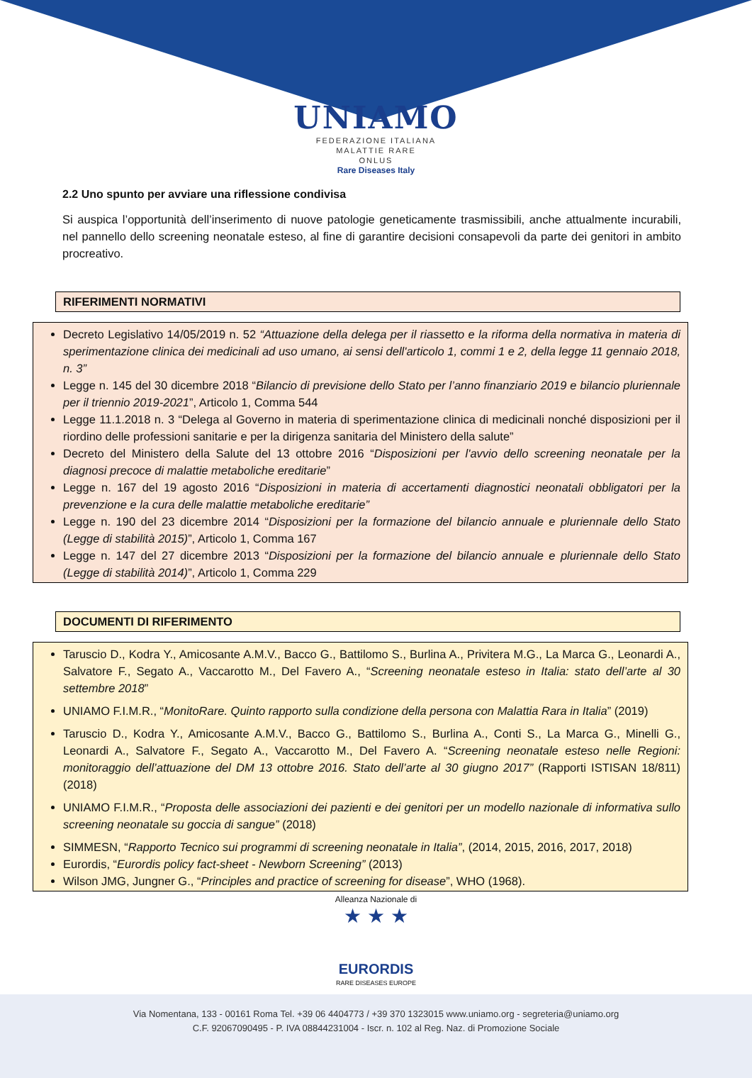UNIAMO
FEDERAZIONE ITALIANA
MALATTIE RARE
ONLUS
Rare Diseases Italy
2.2 Uno spunto per avviare una riflessione condivisa
Si auspica l’opportunità dell’inserimento di nuove patologie geneticamente trasmissibili, anche attualmente incurabili, nel pannello dello screening neonatale esteso, al fine di garantire decisioni consapevoli da parte dei genitori in ambito procreativo.
RIFERIMENTI NORMATIVI
Decreto Legislativo 14/05/2019 n. 52 “Attuazione della delega per il riassetto e la riforma della normativa in materia di sperimentazione clinica dei medicinali ad uso umano, ai sensi dell'articolo 1, commi 1 e 2, della legge 11 gennaio 2018, n. 3”
Legge n. 145 del 30 dicembre 2018 “Bilancio di previsione dello Stato per l’anno finanziario 2019 e bilancio pluriennale per il triennio 2019-2021”, Articolo 1, Comma 544
Legge 11.1.2018 n. 3 “Delega al Governo in materia di sperimentazione clinica di medicinali nonché disposizioni per il riordino delle professioni sanitarie e per la dirigenza sanitaria del Ministero della salute”
Decreto del Ministero della Salute del 13 ottobre 2016 “Disposizioni per l'avvio dello screening neonatale per la diagnosi precoce di malattie metaboliche ereditarie”
Legge n. 167 del 19 agosto 2016 “Disposizioni in materia di accertamenti diagnostici neonatali obbligatori per la prevenzione e la cura delle malattie metaboliche ereditarie”
Legge n. 190 del 23 dicembre 2014 “Disposizioni per la formazione del bilancio annuale e pluriennale dello Stato (Legge di stabilità 2015)”, Articolo 1, Comma 167
Legge n. 147 del 27 dicembre 2013 “Disposizioni per la formazione del bilancio annuale e pluriennale dello Stato (Legge di stabilità 2014)”, Articolo 1, Comma 229
DOCUMENTI DI RIFERIMENTO
Taruscio D., Kodra Y., Amicosante A.M.V., Bacco G., Battilomo S., Burlina A., Privitera M.G., La Marca G., Leonardi A., Salvatore F., Segato A., Vaccarotto M., Del Favero A., “Screening neonatale esteso in Italia: stato dell’arte al 30 settembre 2018”
UNIAMO F.I.M.R., “MonitoRare. Quinto rapporto sulla condizione della persona con Malattia Rara in Italia” (2019)
Taruscio D., Kodra Y., Amicosante A.M.V., Bacco G., Battilomo S., Burlina A., Conti S., La Marca G., Minelli G., Leonardi A., Salvatore F., Segato A., Vaccarotto M., Del Favero A. “Screening neonatale esteso nelle Regioni: monitoraggio dell’attuazione del DM 13 ottobre 2016. Stato dell’arte al 30 giugno 2017” (Rapporti ISTISAN 18/811) (2018)
UNIAMO F.I.M.R., “Proposta delle associazioni dei pazienti e dei genitori per un modello nazionale di informativa sullo screening neonatale su goccia di sangue” (2018)
SIMMESN, “Rapporto Tecnico sui programmi di screening neonatale in Italia”, (2014, 2015, 2016, 2017, 2018)
Eurordis, “Eurordis policy fact-sheet - Newborn Screening” (2013)
Wilson JMG, Jungner G., “Principles and practice of screening for disease”, WHO (1968).
Alleanza Nazionale di
★ ★ ★
EURORDIS
RARE DISEASES EUROPE
Via Nomentana, 133 - 00161 Roma Tel. +39 06 4404773 / +39 370 1323015 www.uniamo.org - segreteria@uniamo.org
C.F. 92067090495 - P. IVA 08844231004 - Iscr. n. 102 al Reg. Naz. di Promozione Sociale